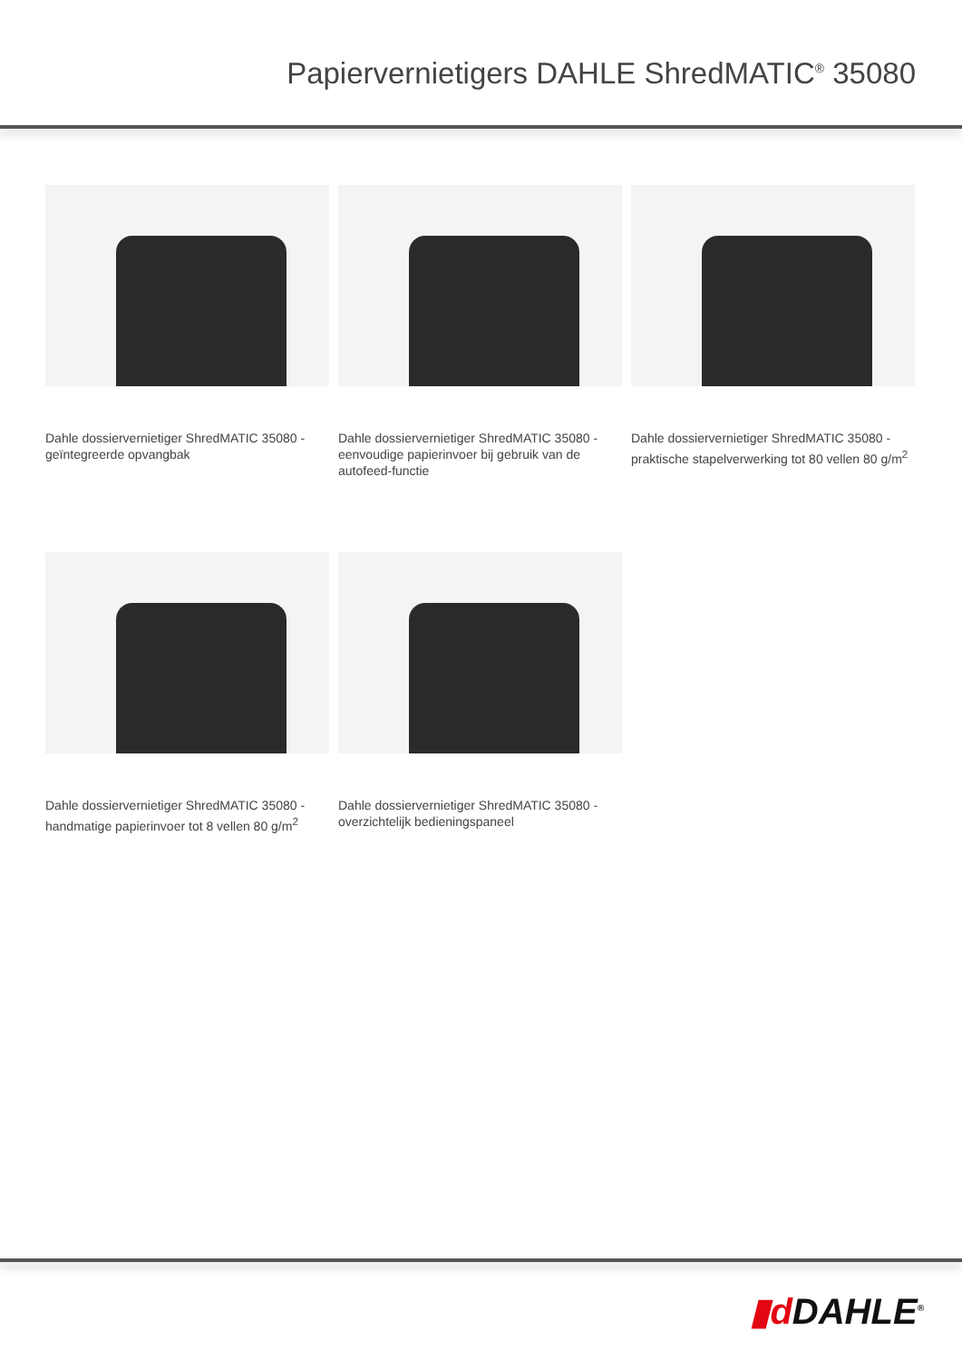Papiervernietigers DAHLE ShredMATIC<sup>®</sup> 35080
Dahle dossiervernietiger ShredMATIC 35080 - geïntegreerde opvangbak
Dahle dossiervernietiger ShredMATIC 35080 - eenvoudige papierinvoer bij gebruik van de autofeed-functie
Dahle dossiervernietiger ShredMATIC 35080 - praktische stapelverwerking tot 80 vellen 80 g/m<sup>2</sup>
Dahle dossiervernietiger ShredMATIC 35080 - handmatige papierinvoer tot 8 vellen 80 g/m<sup>2</sup>
Dahle dossiervernietiger ShredMATIC 35080 - overzichtelijk bedieningspaneel
▮d DAHLE<sup>®</sup>